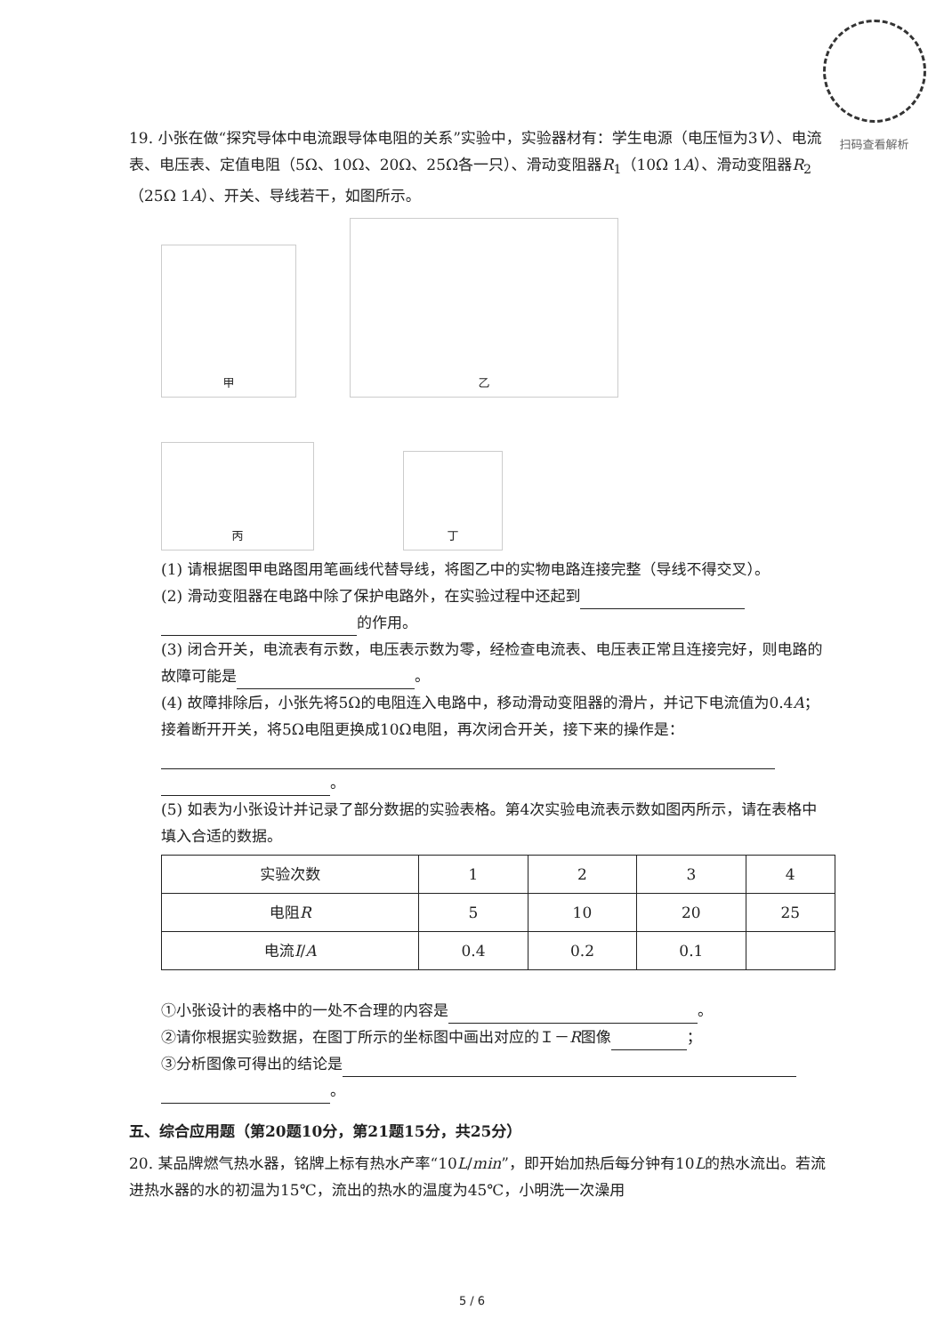扫码查看解析
19. 小张在做“探究导体中电流跟导体电阻的关系”实验中，实验器材有：学生电源（电压恒为3V）、电流表、电压表、定值电阻（5Ω、10Ω、20Ω、25Ω各一只）、滑动变阻器R<sub>1</sub>（10Ω 1A）、滑动变阻器R<sub>2</sub>（25Ω 1A）、开关、导线若干，如图所示。
甲
丙
乙
丁
(1) 请根据图甲电路图用笔画线代替导线，将图乙中的实物电路连接完整（导线不得交叉）。
(2) 滑动变阻器在电路中除了保护电路外，在实验过程中还起到 的作用。
(3) 闭合开关，电流表有示数，电压表示数为零，经检查电流表、电压表正常且连接完好，则电路的故障可能是 。
(4) 故障排除后，小张先将5Ω的电阻连入电路中，移动滑动变阻器的滑片，并记下电流值为0.4A；接着断开开关，将5Ω电阻更换成10Ω电阻，再次闭合开关，接下来的操作是： 。
(5) 如表为小张设计并记录了部分数据的实验表格。第4次实验电流表示数如图丙所示，请在表格中填入合适的数据。
| 实验次数 | 1 | 2 | 3 | 4 |
| 电阻 R | 5 | 10 | 20 | 25 |
| 电流 I / A | 0.4 | 0.2 | 0.1 | |
①小张设计的表格中的一处不合理的内容是 。
②请你根据实验数据，在图丁所示的坐标图中画出对应的Ｉ－R图像 ；
③分析图像可得出的结论是 。
五、综合应用题（第20题10分，第21题15分，共25分）
20. 某品牌燃气热水器，铭牌上标有热水产率“10L/min”，即开始加热后每分钟有10L的热水流出。若流进热水器的水的初温为15℃，流出的热水的温度为45℃，小明洗一次澡用
5 / 6